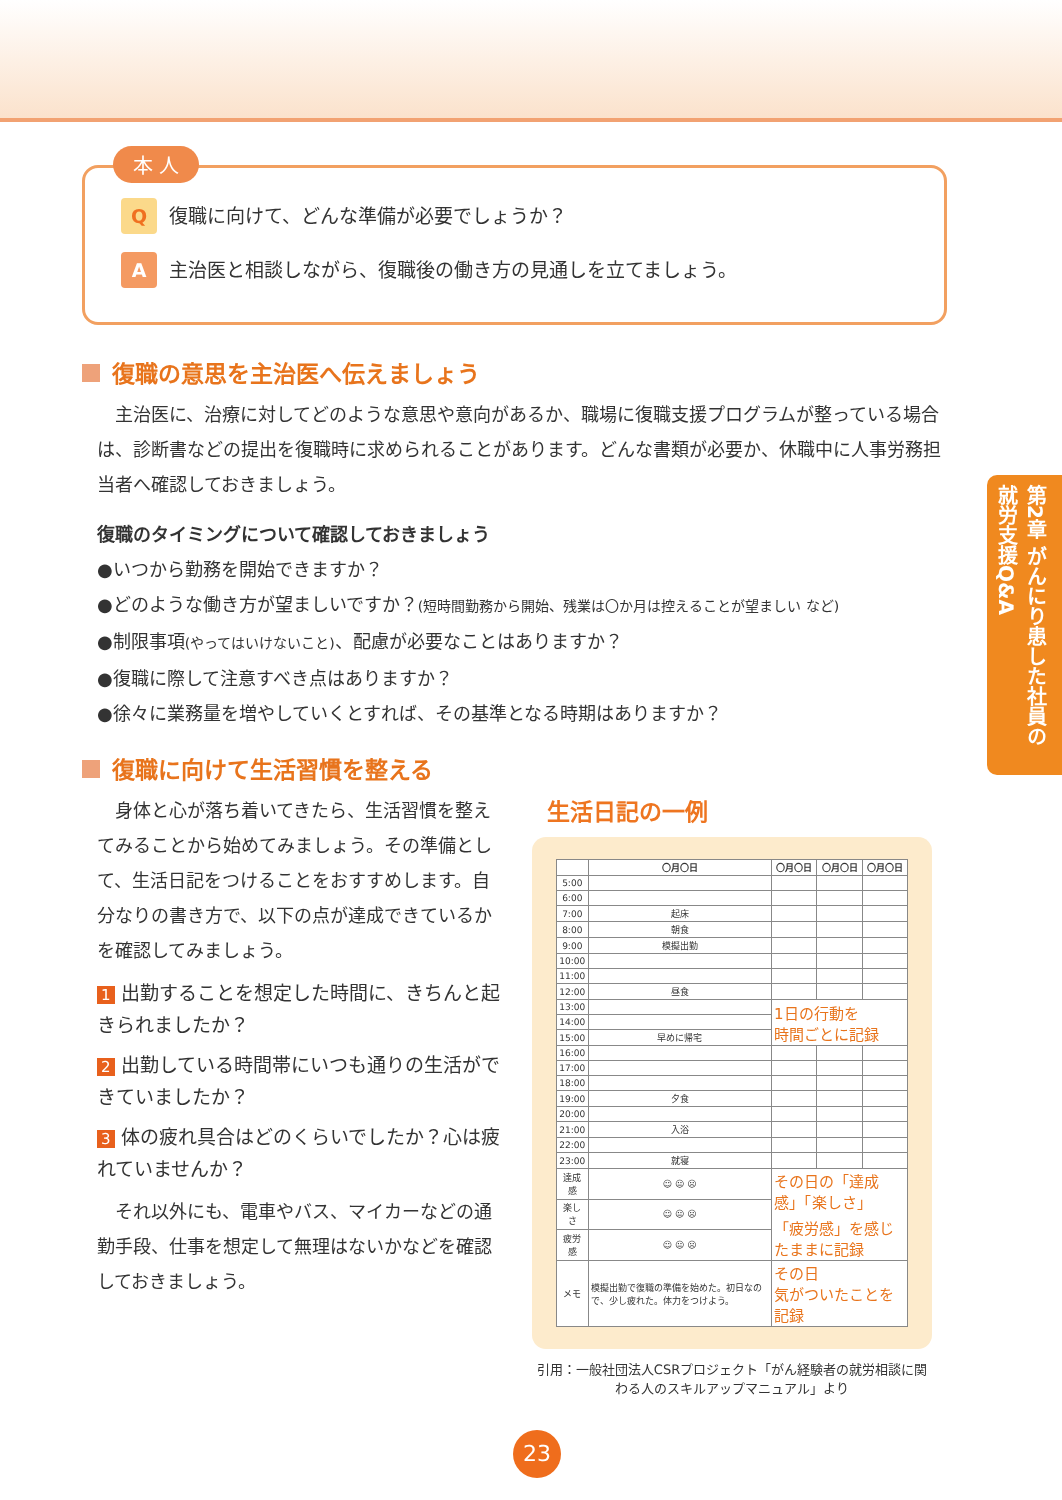第2章 がんにり患した社員の就労支援Q&A
本 人
Q復職に向けて、どんな準備が必要でしょうか？
A主治医と相談しながら、復職後の働き方の見通しを立てましょう。
復職の意思を主治医へ伝えましょう
主治医に、治療に対してどのような意思や意向があるか、職場に復職支援プログラムが整っている場合は、診断書などの提出を復職時に求められることがあります。どんな書類が必要か、休職中に人事労務担当者へ確認しておきましょう。
復職のタイミングについて確認しておきましょう
●いつから勤務を開始できますか？
●どのような働き方が望ましいですか？(短時間勤務から開始、残業は〇か月は控えることが望ましい など)
●制限事項(やってはいけないこと)、配慮が必要なことはありますか？
●復職に際して注意すべき点はありますか？
●徐々に業務量を増やしていくとすれば、その基準となる時期はありますか？
復職に向けて生活習慣を整える
身体と心が落ち着いてきたら、生活習慣を整えてみることから始めてみましょう。その準備として、生活日記をつけることをおすすめします。自分なりの書き方で、以下の点が達成できているかを確認してみましょう。
1 出勤することを想定した時間に、きちんと起きられましたか？
2 出勤している時間帯にいつも通りの生活ができていましたか？
3 体の疲れ具合はどのくらいでしたか？心は疲れていませんか？
それ以外にも、電車やバス、マイカーなどの通勤手段、仕事を想定して無理はないかなどを確認しておきましょう。
生活日記の一例
| | 〇月〇日 | 〇月〇日 | 〇月〇日 | 〇月〇日 |
| --- | --- | --- | --- | --- |
| 5:00 | | | | |
| 6:00 | | | | |
| 7:00 | 起床 | | | |
| 8:00 | 朝食 | | | |
| 9:00 | 模擬出勤 | | | |
| 10:00 | | | | |
| 11:00 | | | | |
| 12:00 | 昼食 | | | |
| 13:00 | | 1日の行動を 時間ごとに記録 | | |
| 14:00 | | | | |
| 15:00 | 早めに帰宅 | | | |
| 16:00 | | | | |
| 17:00 | | | | |
| 18:00 | | | | |
| 19:00 | 夕食 | | | |
| 20:00 | | | | |
| 21:00 | 入浴 | | | |
| 22:00 | | | | |
| 23:00 | 就寝 | | | |
| 達成感 | ☺ 😐 ☹ | その日の「達成感」「楽しさ」 「疲労感」を感じたままに記録 | | |
| 楽しさ | ☺ 😐 ☹ | | | |
| 疲労感 | ☺ 😐 ☹ | | | |
| メモ | 模擬出勤で復職の準備を始めた。初日なので、少し疲れた。体力をつけよう。 | その日 気がついたことを記録 | | |
引用：一般社団法人CSRプロジェクト「がん経験者の就労相談に関わる人のスキルアップマニュアル」より
23